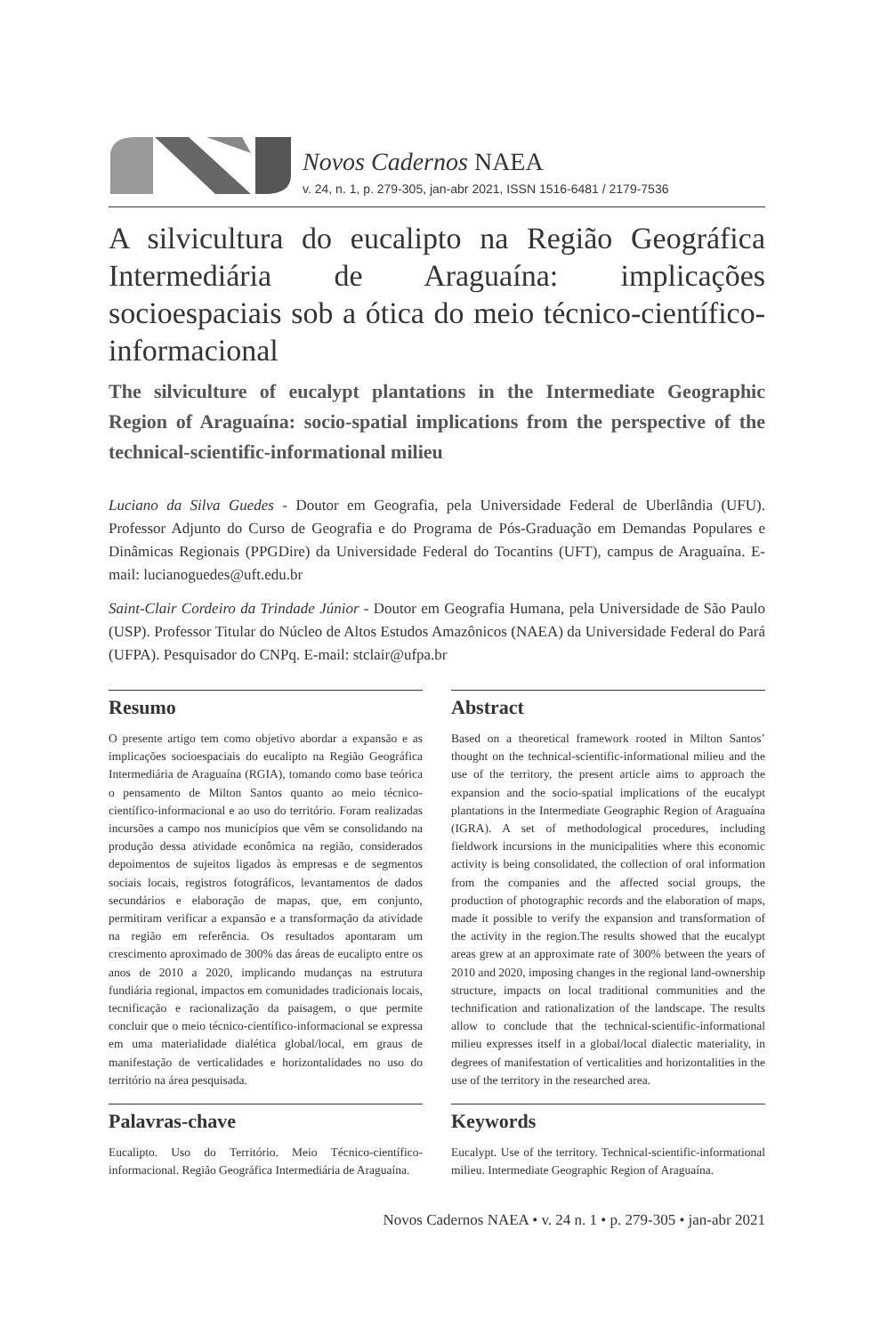Novos Cadernos NAEA
v. 24, n. 1, p. 279-305, jan-abr 2021, ISSN 1516-6481 / 2179-7536
A silvicultura do eucalipto na Região Geográfica Intermediária de Araguaína: implicações socioespaciais sob a ótica do meio técnico-científico-informacional
The silviculture of eucalypt plantations in the Intermediate Geographic Region of Araguaína: socio-spatial implications from the perspective of the technical-scientific-informational milieu
Luciano da Silva Guedes - Doutor em Geografia, pela Universidade Federal de Uberlândia (UFU). Professor Adjunto do Curso de Geografia e do Programa de Pós-Graduação em Demandas Populares e Dinâmicas Regionais (PPGDire) da Universidade Federal do Tocantins (UFT), campus de Araguaína. E-mail: lucianoguedes@uft.edu.br
Saint-Clair Cordeiro da Trindade Júnior - Doutor em Geografia Humana, pela Universidade de São Paulo (USP). Professor Titular do Núcleo de Altos Estudos Amazônicos (NAEA) da Universidade Federal do Pará (UFPA). Pesquisador do CNPq. E-mail: stclair@ufpa.br
Resumo
O presente artigo tem como objetivo abordar a expansão e as implicações socioespaciais do eucalipto na Região Geográfica Intermediária de Araguaína (RGIA), tomando como base teórica o pensamento de Milton Santos quanto ao meio técnico-científico-informacional e ao uso do território. Foram realizadas incursões a campo nos municípios que vêm se consolidando na produção dessa atividade econômica na região, considerados depoimentos de sujeitos ligados às empresas e de segmentos sociais locais, registros fotográficos, levantamentos de dados secundários e elaboração de mapas, que, em conjunto, permitiram verificar a expansão e a transformação da atividade na região em referência. Os resultados apontaram um crescimento aproximado de 300% das áreas de eucalipto entre os anos de 2010 a 2020, implicando mudanças na estrutura fundiária regional, impactos em comunidades tradicionais locais, tecnificação e racionalização da paisagem, o que permite concluir que o meio técnico-científico-informacional se expressa em uma materialidade dialética global/local, em graus de manifestação de verticalidades e horizontalidades no uso do território na área pesquisada.
Palavras-chave
Eucalipto. Uso do Território. Meio Técnico-científico-informacional. Região Geográfica Intermediária de Araguaína.
Abstract
Based on a theoretical framework rooted in Milton Santos’ thought on the technical-scientific-informational milieu and the use of the territory, the present article aims to approach the expansion and the socio-spatial implications of the eucalypt plantations in the Intermediate Geographic Region of Araguaína (IGRA). A set of methodological procedures, including fieldwork incursions in the municipalities where this economic activity is being consolidated, the collection of oral information from the companies and the affected social groups, the production of photographic records and the elaboration of maps, made it possible to verify the expansion and transformation of the activity in the region.The results showed that the eucalypt areas grew at an approximate rate of 300% between the years of 2010 and 2020, imposing changes in the regional land-ownership structure, impacts on local traditional communities and the technification and rationalization of the landscape. The results allow to conclude that the technical-scientific-informational milieu expresses itself in a global/local dialectic materiality, in degrees of manifestation of verticalities and horizontalities in the use of the territory in the researched area.
Keywords
Eucalypt. Use of the territory. Technical-scientific-informational milieu. Intermediate Geographic Region of Araguaína.
Novos Cadernos NAEA • v. 24 n. 1 • p. 279-305 • jan-abr 2021